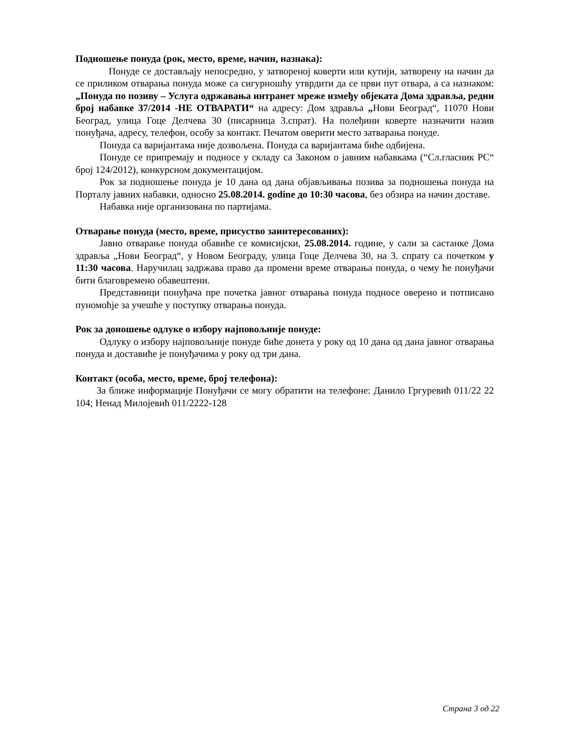Подношење понуда (рок, место, време, начин, назнака):
Понуде се достављају непосредно, у затвореној коверти или кутији, затворену на начин да се приликом отварања понуда може са сигурношћу утврдити да се први пут отвара, а са назнаком: „Понуда по позиву – Услуга одржавања интранет мреже између објеката Дома здравља, редни број набавке 37/2014 -НЕ ОТВАРАТИ“ на адресу: Дом здравља „Нови Београд“, 11070 Нови Београд, улица Гоце Делчева 30 (писарница 3.спрат). На полеђини коверте назначити назив понуђача, адресу, телефон, особу за контакт. Печатом оверити место затварања понуде.
Понуда са варијантама није дозвољена. Понуда са варијантама биће одбијена.
Понуде се припремају и подносе у складу са Законом о јавним набавкама (“Сл.гласник РС“ број 124/2012), конкурсном документацијом.
Рок за подношење понуда је 10 дана од дана објављивања позива за подношења понуда на Порталу јавних набавки, односно 25.08.2014. godine до 10:30 часова, без обзира на начин доставе.
Набавка није организована по партијама.
Отварање понуда (место, време, присуство заинтересованих):
Јавно отварање понуда обавиће се комисијски, 25.08.2014. године, у сали за састанке Дома здравља „Нови Београд“, у Новом Београду, улица Гоце Делчева 30, на 3. спрату са почетком у 11:30 часова. Наручилац задржава право да промени време отварања понуда, о чему ће понуђачи бити благовремено обавештени.
Представници понуђача пре почетка јавног отварања понуда подносе оверено и потписано пуномоћје за учешће у поступку отварања понуда.
Рок за доношење одлуке о избору најповољније понуде:
Одлуку о избору најповољније понуде биће донета у року од 10 дана од дана јавног отварања понуда и доставиће је понуђачима у року од три дана.
Контакт (особа, место, време, број телефона):
За ближе информације Понуђачи се могу обратити на телефоне: Данило Гргуревић 011/22 22 104; Ненад Милојевић 011/2222-128
Страна 3 од 22